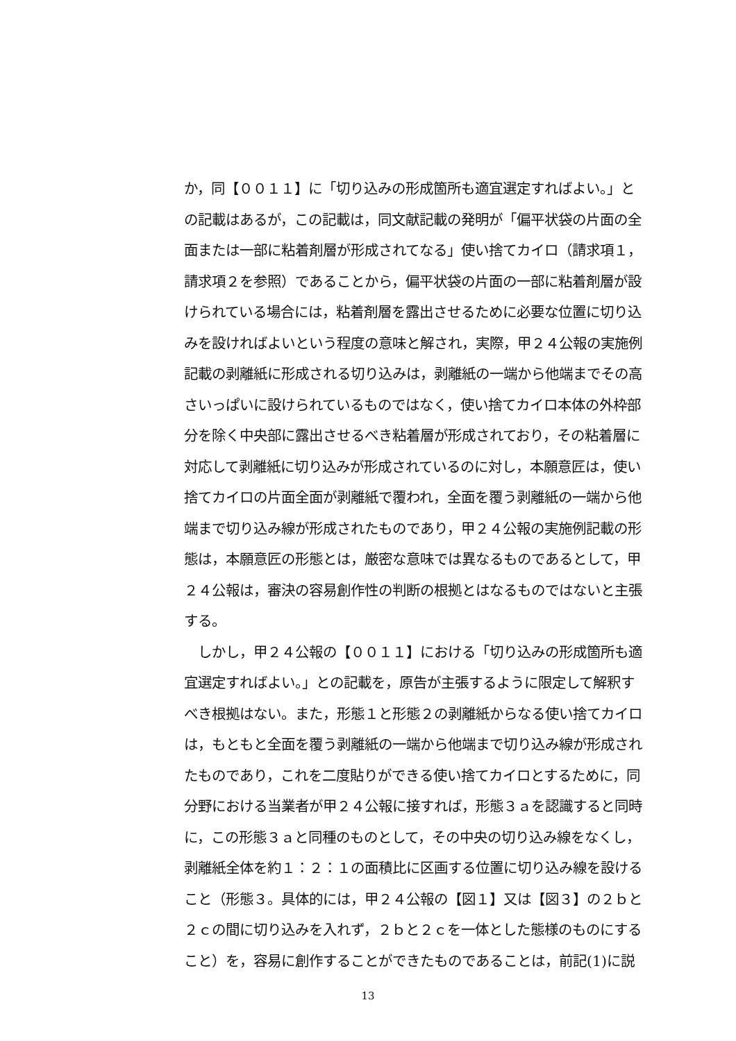か，同【００１１】に「切り込みの形成箇所も適宜選定すればよい。」と
の記載はあるが，この記載は，同文献記載の発明が「偏平状袋の片面の全
面または一部に粘着剤層が形成されてなる」使い捨てカイロ（請求項１，
請求項２を参照）であることから，偏平状袋の片面の一部に粘着剤層が設
けられている場合には，粘着剤層を露出させるために必要な位置に切り込
みを設ければよいという程度の意味と解され，実際，甲２４公報の実施例
記載の剥離紙に形成される切り込みは，剥離紙の一端から他端までその高
さいっぱいに設けられているものではなく，使い捨てカイロ本体の外枠部
分を除く中央部に露出させるべき粘着層が形成されており，その粘着層に
対応して剥離紙に切り込みが形成されているのに対し，本願意匠は，使い
捨てカイロの片面全面が剥離紙で覆われ，全面を覆う剥離紙の一端から他
端まで切り込み線が形成されたものであり，甲２４公報の実施例記載の形
態は，本願意匠の形態とは，厳密な意味では異なるものであるとして，甲
２４公報は，審決の容易創作性の判断の根拠とはなるものではないと主張
する。
　しかし，甲２４公報の【００１１】における「切り込みの形成箇所も適
宜選定すればよい。」との記載を，原告が主張するように限定して解釈す
べき根拠はない。また，形態１と形態２の剥離紙からなる使い捨てカイロ
は，もともと全面を覆う剥離紙の一端から他端まで切り込み線が形成され
たものであり，これを二度貼りができる使い捨てカイロとするために，同
分野における当業者が甲２４公報に接すれば，形態３ａを認識すると同時
に，この形態３ａと同種のものとして，その中央の切り込み線をなくし，
剥離紙全体を約１：２：１の面積比に区画する位置に切り込み線を設ける
こと（形態３。具体的には，甲２４公報の【図１】又は【図３】の２ｂと
２ｃの間に切り込みを入れず，２ｂと２ｃを一体とした態様のものにする
こと）を，容易に創作することができたものであることは，前記(1)に説
13